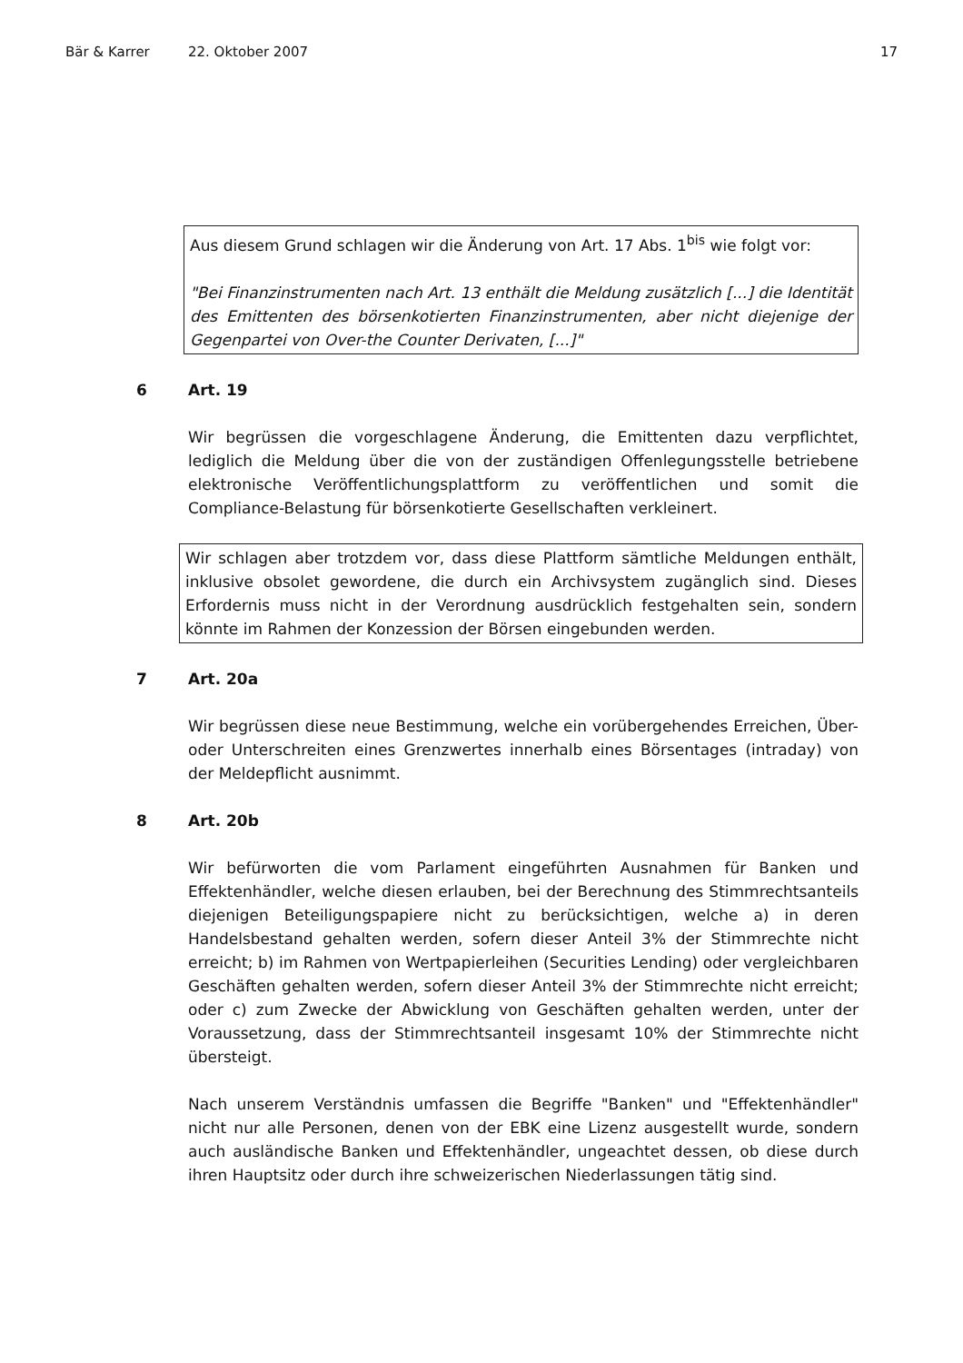Bär & Karrer 22. Oktober 2007 17
Aus diesem Grund schlagen wir die Änderung von Art. 17 Abs. 1<sup>bis</sup> wie folgt vor:
"Bei Finanzinstrumenten nach Art. 13 enthält die Meldung zusätzlich [...] die Identität des Emittenten des börsenkotierten Finanzinstrumenten, aber nicht diejenige der Gegenpartei von Over-the Counter Derivaten, [...]"
6 Art. 19
Wir begrüssen die vorgeschlagene Änderung, die Emittenten dazu verpflichtet, lediglich die Meldung über die von der zuständigen Offenlegungsstelle betriebene elektronische Veröffentlichungsplattform zu veröffentlichen und somit die Compliance-Belastung für börsenkotierte Gesellschaften verkleinert.
Wir schlagen aber trotzdem vor, dass diese Plattform sämtliche Meldungen enthält, inklusive obsolet gewordene, die durch ein Archivsystem zugänglich sind. Dieses Erfordernis muss nicht in der Verordnung ausdrücklich festgehalten sein, sondern könnte im Rahmen der Konzession der Börsen eingebunden werden.
7 Art. 20a
Wir begrüssen diese neue Bestimmung, welche ein vorübergehendes Erreichen, Über- oder Unterschreiten eines Grenzwertes innerhalb eines Börsentages (intraday) von der Meldepflicht ausnimmt.
8 Art. 20b
Wir befürworten die vom Parlament eingeführten Ausnahmen für Banken und Effektenhändler, welche diesen erlauben, bei der Berechnung des Stimmrechtsanteils diejenigen Beteiligungspapiere nicht zu berücksichtigen, welche a) in deren Handelsbestand gehalten werden, sofern dieser Anteil 3% der Stimmrechte nicht erreicht; b) im Rahmen von Wertpapierleihen (Securities Lending) oder vergleichbaren Geschäften gehalten werden, sofern dieser Anteil 3% der Stimmrechte nicht erreicht; oder c) zum Zwecke der Abwicklung von Geschäften gehalten werden, unter der Voraussetzung, dass der Stimmrechtsanteil insgesamt 10% der Stimmrechte nicht übersteigt.
Nach unserem Verständnis umfassen die Begriffe "Banken" und "Effektenhändler" nicht nur alle Personen, denen von der EBK eine Lizenz ausgestellt wurde, sondern auch ausländische Banken und Effektenhändler, ungeachtet dessen, ob diese durch ihren Hauptsitz oder durch ihre schweizerischen Niederlassungen tätig sind.